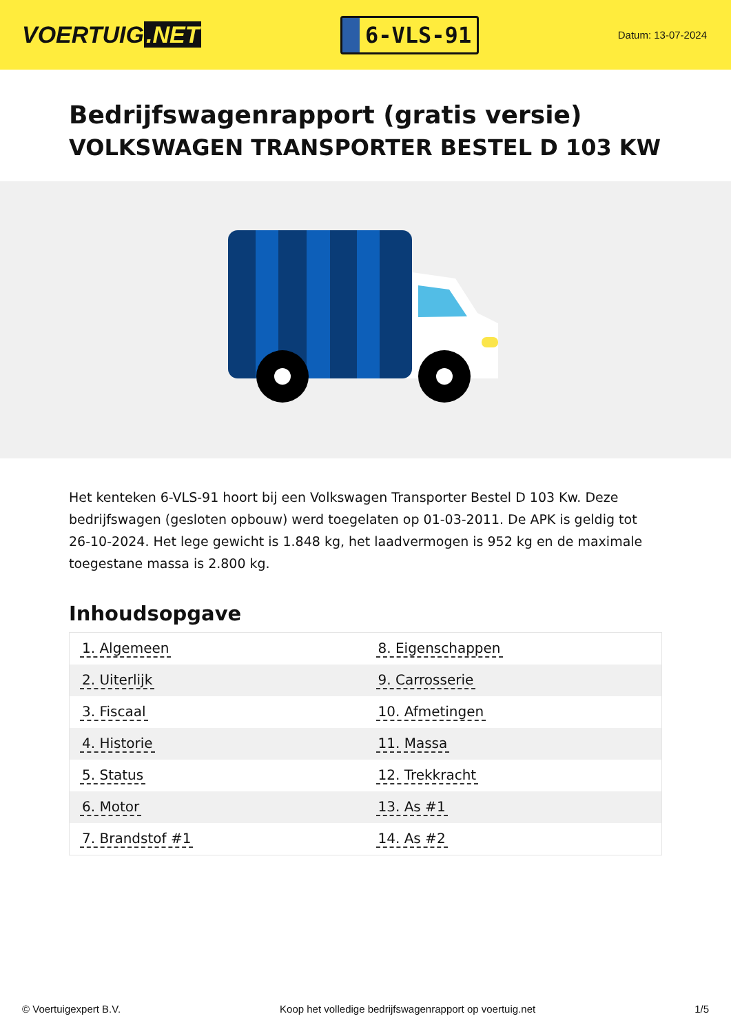VOERTUIG.NET
6-VLS-91
Datum: 13-07-2024
Bedrijfswagenrapport (gratis versie)
VOLKSWAGEN TRANSPORTER BESTEL D 103 KW
Het kenteken 6-VLS-91 hoort bij een Volkswagen Transporter Bestel D 103 Kw. Deze bedrijfswagen (gesloten opbouw) werd toegelaten op 01-03-2011. De APK is geldig tot 26-10-2024. Het lege gewicht is 1.848 kg, het laadvermogen is 952 kg en de maximale toegestane massa is 2.800 kg.
Inhoudsopgave
| 1. Algemeen | 8. Eigenschappen |
| 2. Uiterlijk | 9. Carrosserie |
| 3. Fiscaal | 10. Afmetingen |
| 4. Historie | 11. Massa |
| 5. Status | 12. Trekkracht |
| 6. Motor | 13. As #1 |
| 7. Brandstof #1 | 14. As #2 |
© Voertuigexpert B.V. Koop het volledige bedrijfswagenrapport op voertuig.net 1/5